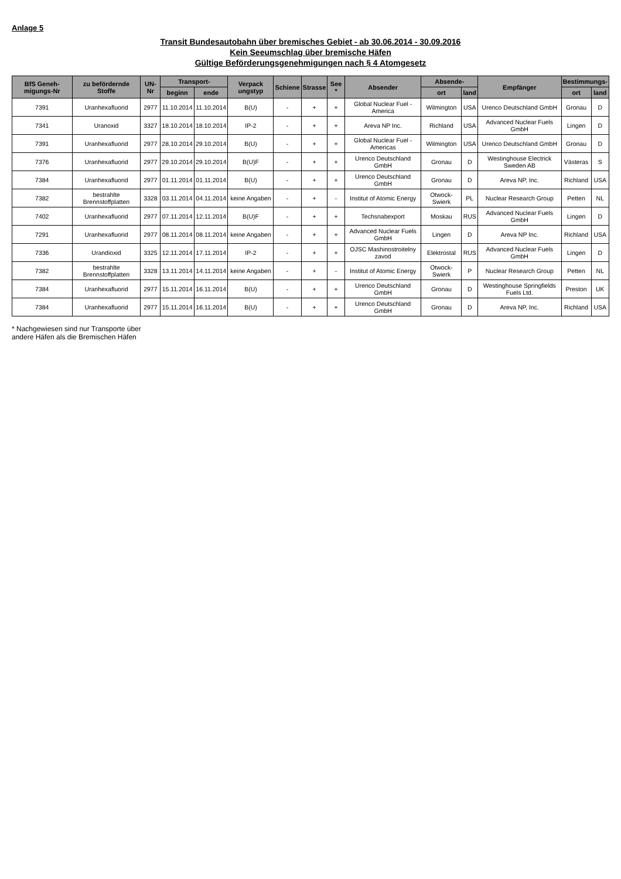Anlage 5
Transit Bundesautobahn über bremisches Gebiet - ab 30.06.2014 - 30.09.2016
Kein Seeumschlag über bremische Häfen
Gültige Beförderungsgenehmigungen nach § 4 Atomgesetz
| BfS Geneh-migungs-Nr | zu befördernde Stoffe | UN-Nr | Transport- | | Verpack ungstyp | Schiene | Strasse | See * | Absender | Absende- | | Empfänger | Bestimmungs- | |
| --- | --- | --- | --- | --- | --- | --- | --- | --- | --- | --- | --- | --- | --- | --- |
| | | | beginn | ende | | | | | | ort | land | | ort | land |
| 7391 | Uranhexafluorid | 2977 | 11.10.2014 | 11.10.2014 | B(U) | - | + | + | Global Nuclear Fuel - America | Wilmington | USA | Urenco Deutschland GmbH | Gronau | D |
| 7341 | Uranoxid | 3327 | 18.10.2014 | 18.10.2014 | IP-2 | - | + | + | Areva NP Inc. | Richland | USA | Advanced Nuclear Fuels GmbH | Lingen | D |
| 7391 | Uranhexafluorid | 2977 | 28.10.2014 | 29.10.2014 | B(U) | - | + | + | Global Nuclear Fuel - Americas | Wilmington | USA | Urenco Deutschland GmbH | Gronau | D |
| 7376 | Uranhexafluorid | 2977 | 29.10.2014 | 29.10.2014 | B(U)F | - | + | + | Urenco Deutschland GmbH | Gronau | D | Westinghouse Electrick Sweden AB | Västeras | S |
| 7384 | Uranhexafluorid | 2977 | 01.11.2014 | 01.11.2014 | B(U) | - | + | + | Urenco Deutschland GmbH | Gronau | D | Areva NP, Inc. | Richland | USA |
| 7382 | bestrahlte Brennstoffplatten | 3328 | 03.11.2014 | 04.11.2014 | keine Angaben | - | + | - | Institut of Atomic Energy | Otwock-Swierk | PL | Nuclear Research Group | Petten | NL |
| 7402 | Uranhexafluorid | 2977 | 07.11.2014 | 12.11.2014 | B(U)F | - | + | + | Techsnabexport | Moskau | RUS | Advanced Nuclear Fuels GmbH | Lingen | D |
| 7291 | Uranhexafluorid | 2977 | 08.11.2014 | 08.11.2014 | keine Angaben | - | + | + | Advanced Nuclear Fuels GmbH | Lingen | D | Areva NP Inc. | Richland | USA |
| 7336 | Urandioxid | 3325 | 12.11.2014 | 17.11.2014 | IP-2 | - | + | + | OJSC Mashinostroitelny zavod | Elektrostal | RUS | Advanced Nuclear Fuels GmbH | Lingen | D |
| 7382 | bestrahlte Brennstoffplatten | 3328 | 13.11.2014 | 14.11.2014 | keine Angaben | - | + | - | Institut of Atomic Energy | Otwock-Swierk | P | Nuclear Research Group | Petten | NL |
| 7384 | Uranhexafluorid | 2977 | 15.11.2014 | 16.11.2014 | B(U) | - | + | + | Urenco Deutschland GmbH | Gronau | D | Westinghouse Springfields Fuels Ltd. | Preston | UK |
| 7384 | Uranhexafluorid | 2977 | 15.11.2014 | 16.11.2014 | B(U) | - | + | + | Urenco Deutschland GmbH | Gronau | D | Areva NP, Inc. | Richland | USA |
* Nachgewiesen sind nur Transporte über
andere Häfen als die Bremischen Häfen